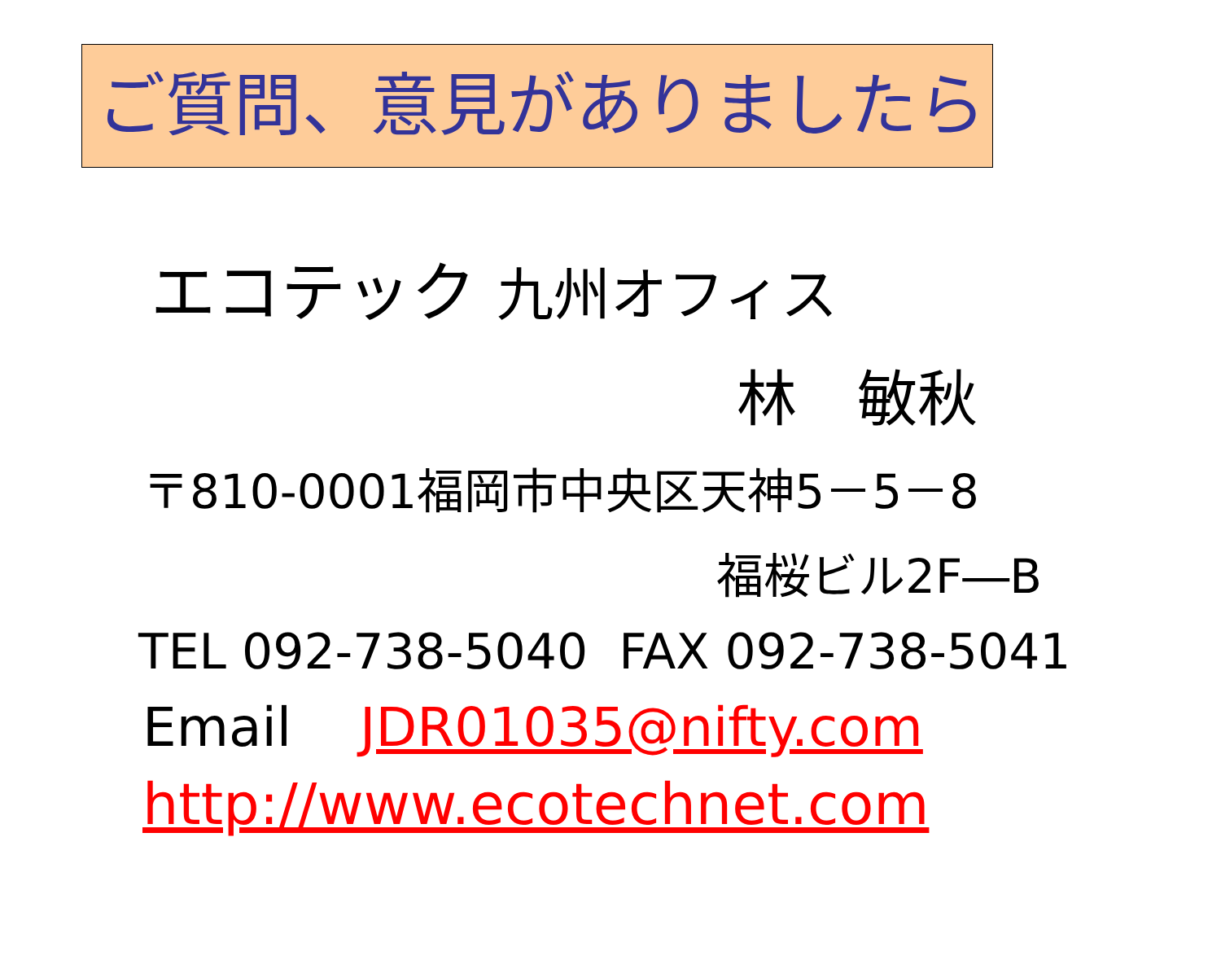ご質問、意見がありましたら
エコテック 九州オフィス
林　敏秋
〒810-0001福岡市中央区天神5－5－8
福桜ビル2F―B
TEL 092-738-5040 FAX 092-738-5041
Email JDR01035@nifty.com
http://www.ecotechnet.com